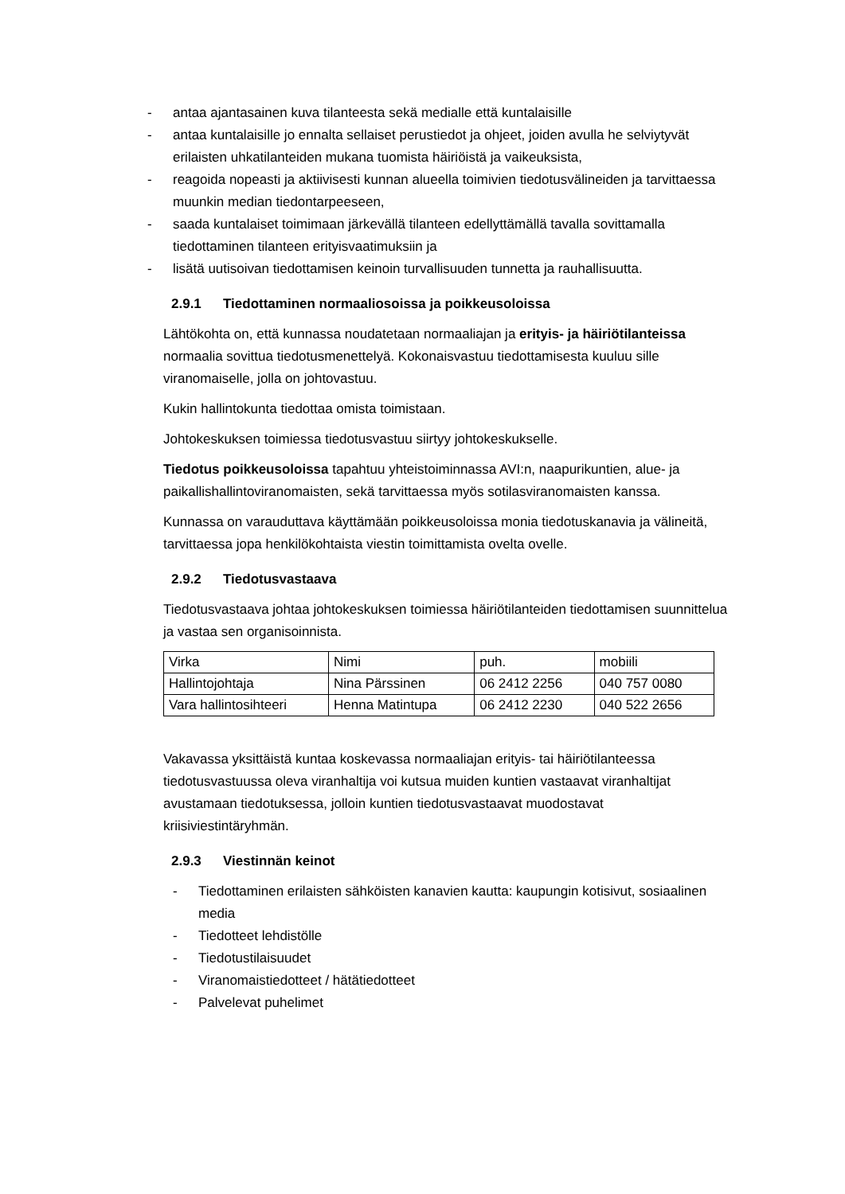- antaa ajantasainen kuva tilanteesta sekä medialle että kuntalaisille
- antaa kuntalaisille jo ennalta sellaiset perustiedot ja ohjeet, joiden avulla he selviytyvät erilaisten uhkatilanteiden mukana tuomista häiriöistä ja vaikeuksista,
- reagoida nopeasti ja aktiivisesti kunnan alueella toimivien tiedotusvälineiden ja tarvittaessa muunkin median tiedontarpeeseen,
- saada kuntalaiset toimimaan järkevällä tilanteen edellyttämällä tavalla sovittamalla tiedottaminen tilanteen erityisvaatimuksiin ja
- lisätä uutisoivan tiedottamisen keinoin turvallisuuden tunnetta ja rauhallisuutta.
2.9.1 Tiedottaminen normaaliosoissa ja poikkeusoloissa
Lähtökohta on, että kunnassa noudatetaan normaaliajan ja erityis- ja häiriötilanteissa normaalia sovittua tiedotusmenettelyä. Kokonaisvastuu tiedottamisesta kuuluu sille viranomaiselle, jolla on johtovastuu.
Kukin hallintokunta tiedottaa omista toimistaan.
Johtokeskuksen toimiessa tiedotusvastuu siirtyy johtokeskukselle.
Tiedotus poikkeusoloissa tapahtuu yhteistoiminnassa AVI:n, naapurikuntien, alue- ja paikallishallintoviranomaisten, sekä tarvittaessa myös sotilasviranomaisten kanssa.
Kunnassa on varauduttava käyttämään poikkeusoloissa monia tiedotuskanavia ja välineitä, tarvittaessa jopa henkilökohtaista viestin toimittamista ovelta ovelle.
2.9.2 Tiedotusvastaava
Tiedotusvastaava johtaa johtokeskuksen toimiessa häiriötilanteiden tiedottamisen suunnittelua ja vastaa sen organisoinnista.
| Virka | Nimi | puh. | mobiili |
| Hallintojohtaja | Nina Pärssinen | 06 2412 2256 | 040 757 0080 |
| Vara hallintosihteeri | Henna Matintupa | 06 2412 2230 | 040 522 2656 |
Vakavassa yksittäistä kuntaa koskevassa normaaliajan erityis- tai häiriötilanteessa tiedotusvastuussa oleva viranhaltija voi kutsua muiden kuntien vastaavat viranhaltijat avustamaan tiedotuksessa, jolloin kuntien tiedotusvastaavat muodostavat kriisiviestintäryhmän.
2.9.3 Viestinnän keinot
- Tiedottaminen erilaisten sähköisten kanavien kautta: kaupungin kotisivut, sosiaalinen media
- Tiedotteet lehdistölle
- Tiedotustilaisuudet
- Viranomaistiedotteet / hätätiedotteet
- Palvelevat puhelimet